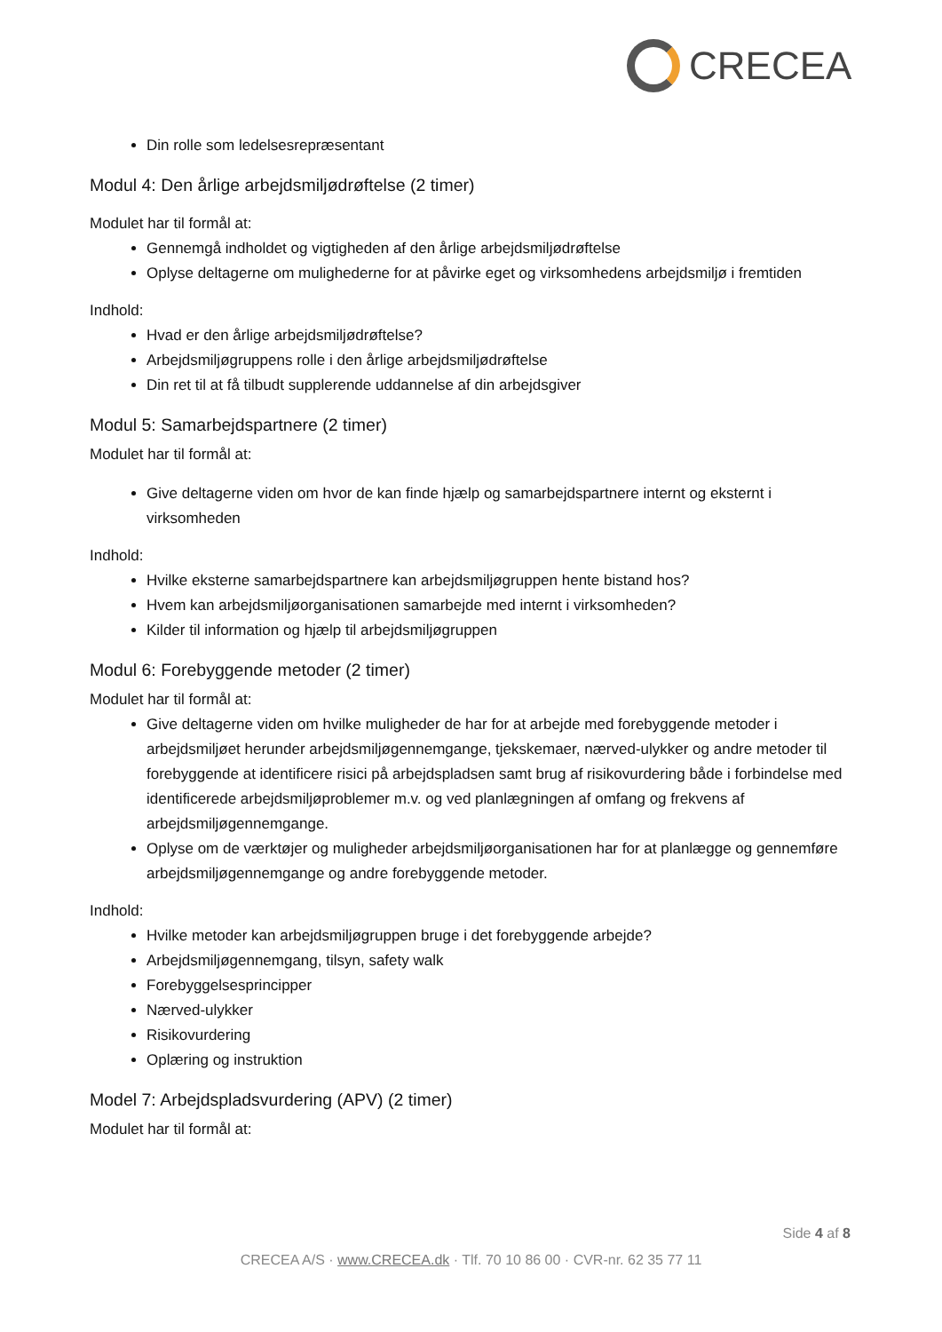CRECEA
Din rolle som ledelsesrepræsentant
Modul 4: Den årlige arbejdsmiljødrøftelse (2 timer)
Modulet har til formål at:
Gennemgå indholdet og vigtigheden af den årlige arbejdsmiljødrøftelse
Oplyse deltagerne om mulighederne for at påvirke eget og virksomhedens arbejdsmiljø i fremtiden
Indhold:
Hvad er den årlige arbejdsmiljødrøftelse?
Arbejdsmiljøgruppens rolle i den årlige arbejdsmiljødrøftelse
Din ret til at få tilbudt supplerende uddannelse af din arbejdsgiver
Modul 5: Samarbejdspartnere (2 timer)
Modulet har til formål at:
Give deltagerne viden om hvor de kan finde hjælp og samarbejdspartnere internt og eksternt i virksomheden
Indhold:
Hvilke eksterne samarbejdspartnere kan arbejdsmiljøgruppen hente bistand hos?
Hvem kan arbejdsmiljøorganisationen samarbejde med internt i virksomheden?
Kilder til information og hjælp til arbejdsmiljøgruppen
Modul 6: Forebyggende metoder (2 timer)
Modulet har til formål at:
Give deltagerne viden om hvilke muligheder de har for at arbejde med forebyggende metoder i arbejdsmiljøet herunder arbejdsmiljøgennemgange, tjekskemaer, nærved-ulykker og andre metoder til forebyggende at identificere risici på arbejdspladsen samt brug af risikovurdering både i forbindelse med identificerede arbejdsmiljøproblemer m.v. og ved planlægningen af omfang og frekvens af arbejdsmiljøgennemgange.
Oplyse om de værktøjer og muligheder arbejdsmiljøorganisationen har for at planlægge og gennemføre arbejdsmiljøgennemgange og andre forebyggende metoder.
Indhold:
Hvilke metoder kan arbejdsmiljøgruppen bruge i det forebyggende arbejde?
Arbejdsmiljøgennemgang, tilsyn, safety walk
Forebyggelsesprincipper
Nærved-ulykker
Risikovurdering
Oplæring og instruktion
Model 7: Arbejdspladsvurdering (APV) (2 timer)
Modulet har til formål at:
Side 4 af 8
CRECEA A/S · www.CRECEA.dk · Tlf. 70 10 86 00 · CVR-nr. 62 35 77 11